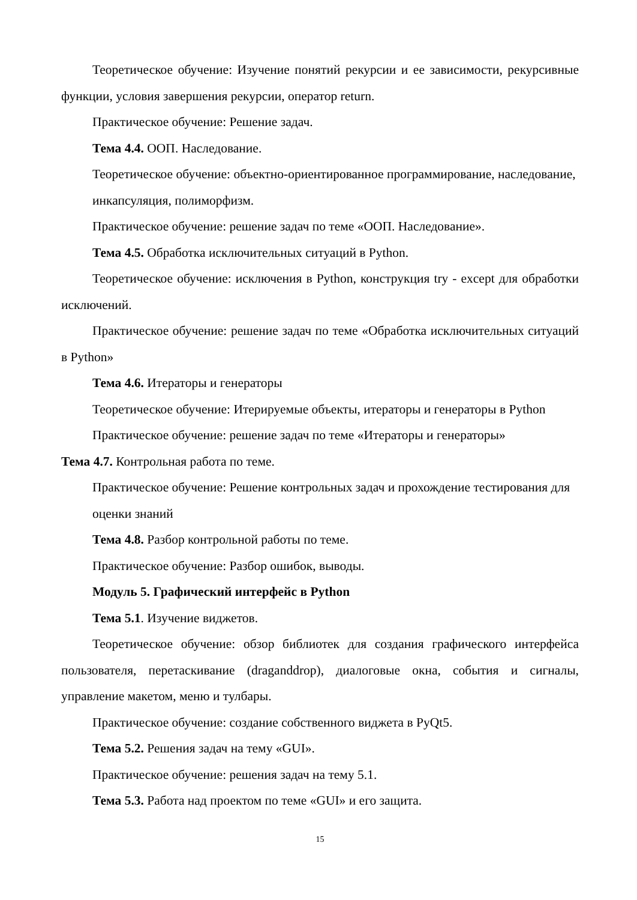Теоретическое обучение: Изучение понятий рекурсии и ее зависимости, рекурсивные функции, условия завершения рекурсии, оператор return.
Практическое обучение: Решение задач.
Тема 4.4. ООП. Наследование.
Теоретическое обучение: объектно-ориентированное программирование, наследование, инкапсуляция, полиморфизм.
Практическое обучение: решение задач по теме «ООП. Наследование».
Тема 4.5. Обработка исключительных ситуаций в Python.
Теоретическое обучение: исключения в Python, конструкция try - except для обработки исключений.
Практическое обучение: решение задач по теме «Обработка исключительных ситуаций в Python»
Тема 4.6. Итераторы и генераторы
Теоретическое обучение: Итерируемые объекты, итераторы и генераторы в Python
Практическое обучение: решение задач по теме «Итераторы и генераторы»
Тема 4.7. Контрольная работа по теме.
Практическое обучение: Решение контрольных задач и прохождение тестирования для оценки знаний
Тема 4.8. Разбор контрольной работы по теме.
Практическое обучение: Разбор ошибок, выводы.
Модуль 5. Графический интерфейс в Python
Тема 5.1. Изучение виджетов.
Теоретическое обучение: обзор библиотек для создания графического интерфейса пользователя, перетаскивание (draganddrop), диалоговые окна, события и сигналы, управление макетом, меню и тулбары.
Практическое обучение: создание собственного виджета в PyQt5.
Тема 5.2. Решения задач на тему «GUI».
Практическое обучение: решения задач на тему 5.1.
Тема 5.3. Работа над проектом по теме «GUI» и его защита.
15